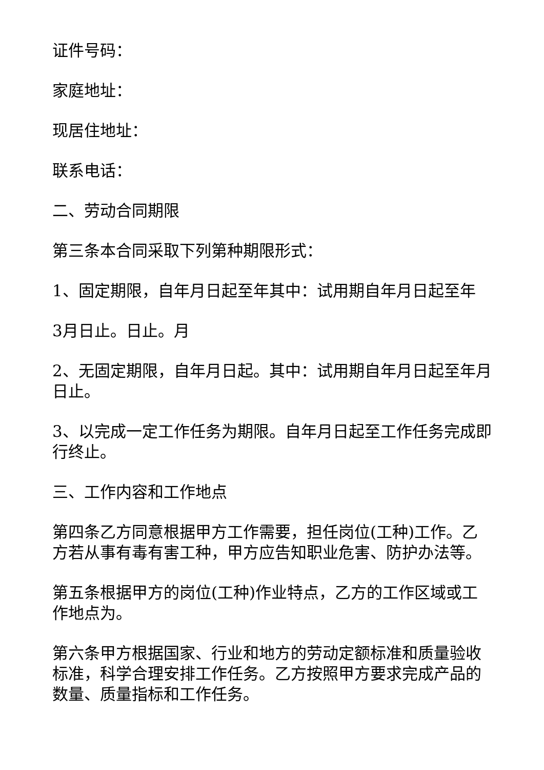证件号码：
家庭地址：
现居住地址：
联系电话：
二、劳动合同期限
第三条本合同采取下列第种期限形式：
1、固定期限，自年月日起至年其中：试用期自年月日起至年
3月日止。日止。月
2、无固定期限，自年月日起。其中：试用期自年月日起至年月日止。
3、以完成一定工作任务为期限。自年月日起至工作任务完成即行终止。
三、工作内容和工作地点
第四条乙方同意根据甲方工作需要，担任岗位(工种)工作。乙方若从事有毒有害工种，甲方应告知职业危害、防护办法等。
第五条根据甲方的岗位(工种)作业特点，乙方的工作区域或工作地点为。
第六条甲方根据国家、行业和地方的劳动定额标准和质量验收标准，科学合理安排工作任务。乙方按照甲方要求完成产品的数量、质量指标和工作任务。